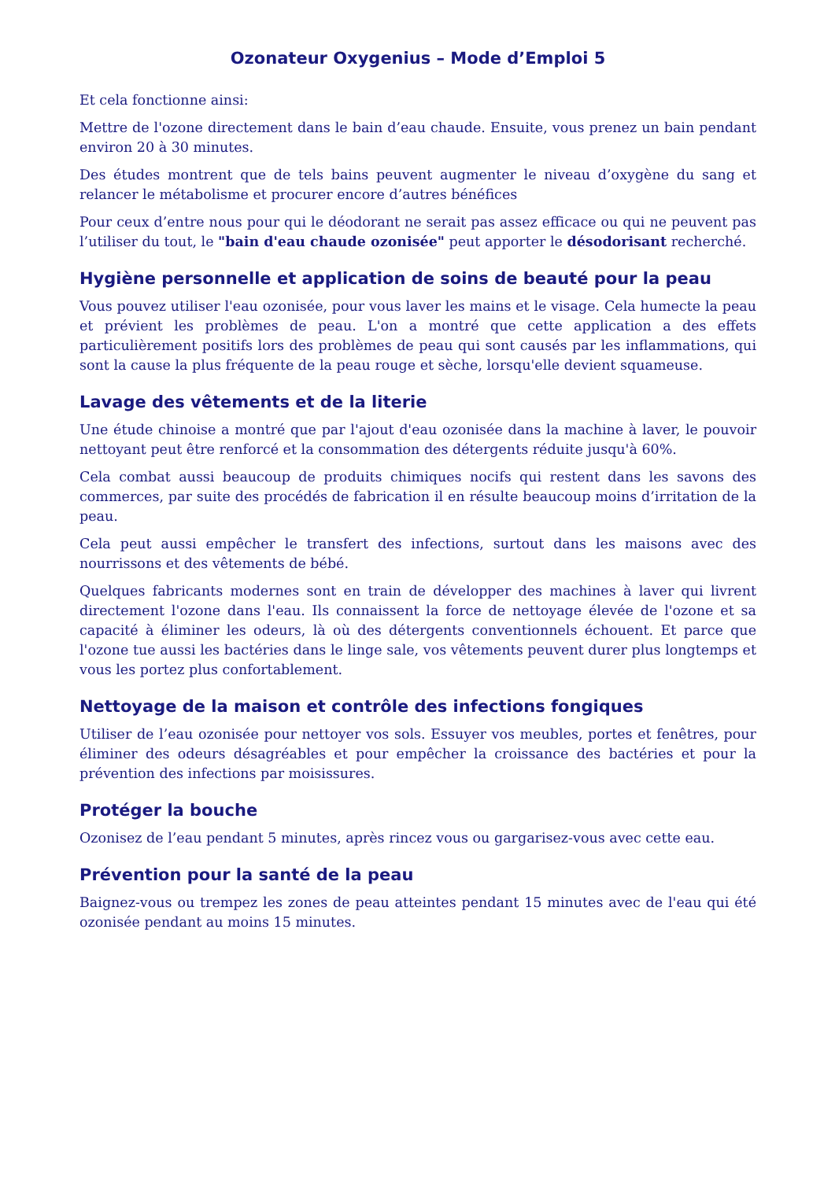Ozonateur Oxygenius – Mode d’Emploi 5
Et cela fonctionne ainsi:
Mettre de l'ozone directement dans le bain d’eau chaude. Ensuite, vous prenez un bain pendant environ 20 à 30 minutes.
Des études montrent que de tels bains peuvent augmenter le niveau d’oxygène du sang et relancer le métabolisme et procurer encore d’autres bénéfices
Pour ceux d’entre nous pour qui le déodorant ne serait pas assez efficace ou qui ne peuvent pas l’utiliser du tout, le "bain d'eau chaude ozonisée" peut apporter le désodorisant recherché.
Hygiène personnelle et application de soins de beauté pour la peau
Vous pouvez utiliser l'eau ozonisée, pour vous laver les mains et le visage. Cela humecte la peau et prévient les problèmes de peau. L'on a montré que cette application a des effets particulièrement positifs lors des problèmes de peau qui sont causés par les inflammations, qui sont la cause la plus fréquente de la peau rouge et sèche, lorsqu'elle devient squameuse.
Lavage des vêtements et de la literie
Une étude chinoise a montré que par l'ajout d'eau ozonisée dans la machine à laver, le pouvoir nettoyant peut être renforcé et la consommation des détergents réduite jusqu'à 60%.
Cela combat aussi beaucoup de produits chimiques nocifs qui restent dans les savons des commerces, par suite des procédés de fabrication il en résulte beaucoup moins d’irritation de la peau.
Cela peut aussi empêcher le transfert des infections, surtout dans les maisons avec des nourrissons et des vêtements de bébé.
Quelques fabricants modernes sont en train de développer des machines à laver qui livrent directement l'ozone dans l'eau. Ils connaissent la force de nettoyage élevée de l'ozone et sa capacité à éliminer les odeurs, là où des détergents conventionnels échouent. Et parce que l'ozone tue aussi les bactéries dans le linge sale, vos vêtements peuvent durer plus longtemps et vous les portez plus confortablement.
Nettoyage de la maison et contrôle des infections fongiques
Utiliser de l’eau ozonisée pour nettoyer vos sols. Essuyer vos meubles, portes et fenêtres, pour éliminer des odeurs désagréables et pour empêcher la croissance des bactéries et pour la prévention des infections par moisissures.
Protéger la bouche
Ozonisez de l’eau pendant 5 minutes, après rincez vous ou gargarisez-vous avec cette eau.
Prévention pour la santé de la peau
Baignez-vous ou trempez les zones de peau atteintes pendant 15 minutes avec de l'eau qui été ozonisée pendant au moins 15 minutes.